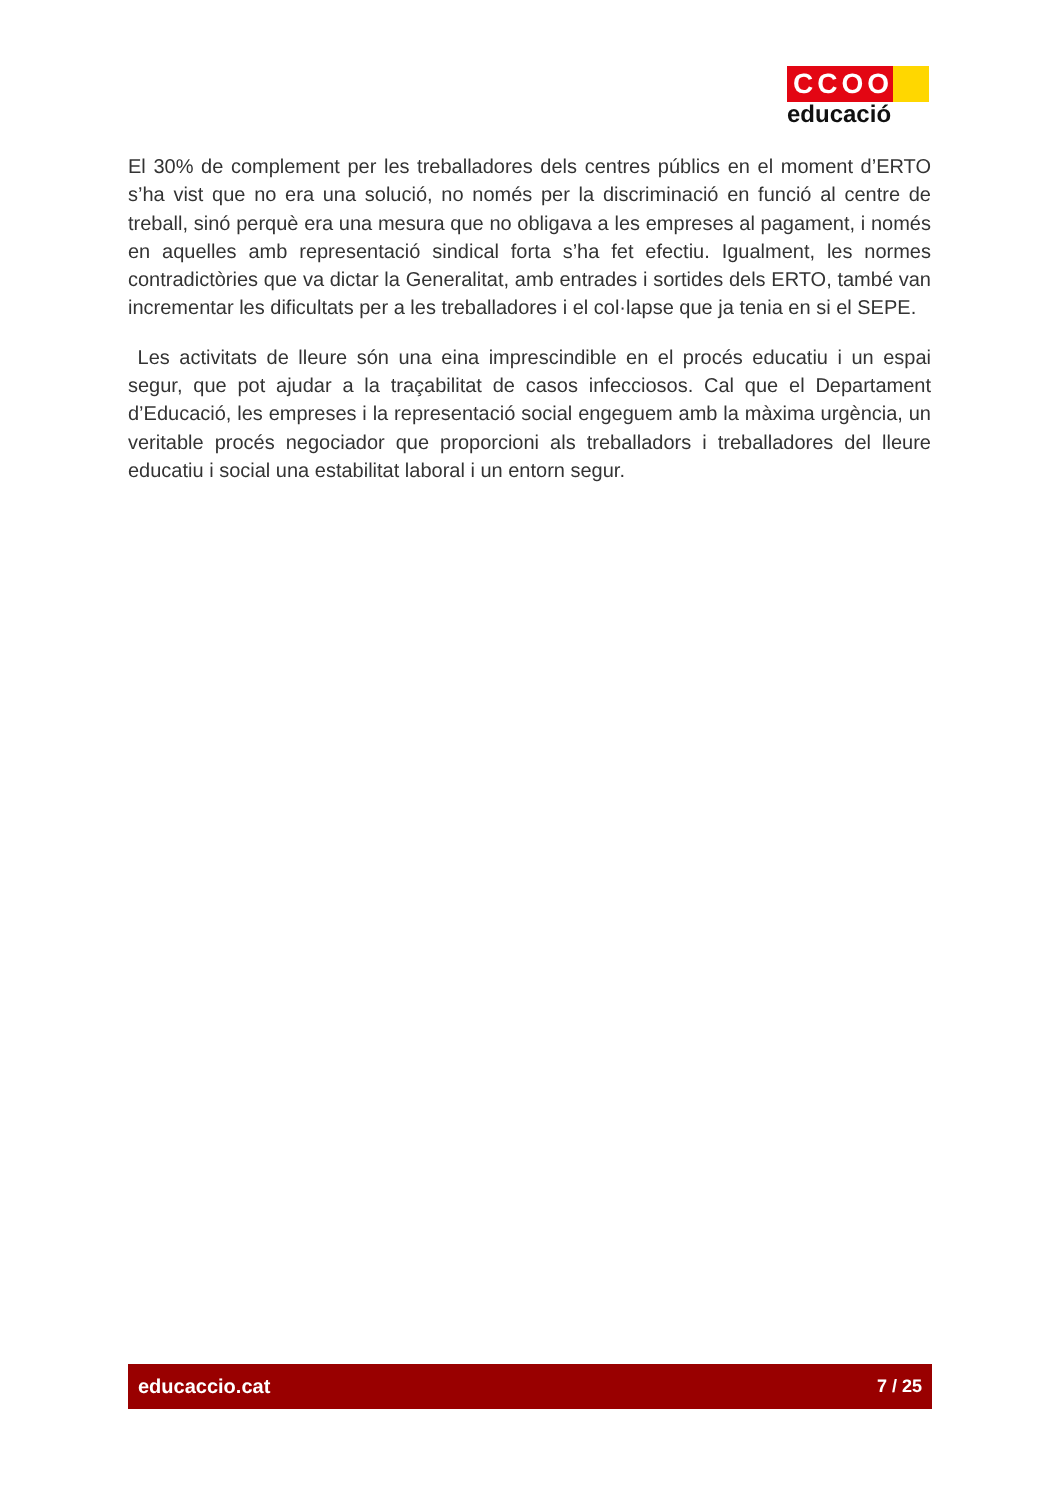CCOO
educació
El 30% de complement per les treballadores dels centres públics en el moment d’ERTO s’ha vist que no era una solució, no només per la discriminació en funció al centre de treball, sinó perquè era una mesura que no obligava a les empreses al pagament, i només en aquelles amb representació sindical forta s’ha fet efectiu. Igualment, les normes contradictòries que va dictar la Generalitat, amb entrades i sortides dels ERTO, també van incrementar les dificultats per a les treballadores i el col·lapse que ja tenia en si el SEPE.
Les activitats de lleure són una eina imprescindible en el procés educatiu i un espai segur, que pot ajudar a la traçabilitat de casos infecciosos. Cal que el Departament d’Educació, les empreses i la representació social engeguem amb la màxima urgència, un veritable procés negociador que proporcioni als treballadors i treballadores del lleure educatiu i social una estabilitat laboral i un entorn segur.
educaccio.cat 7 / 25